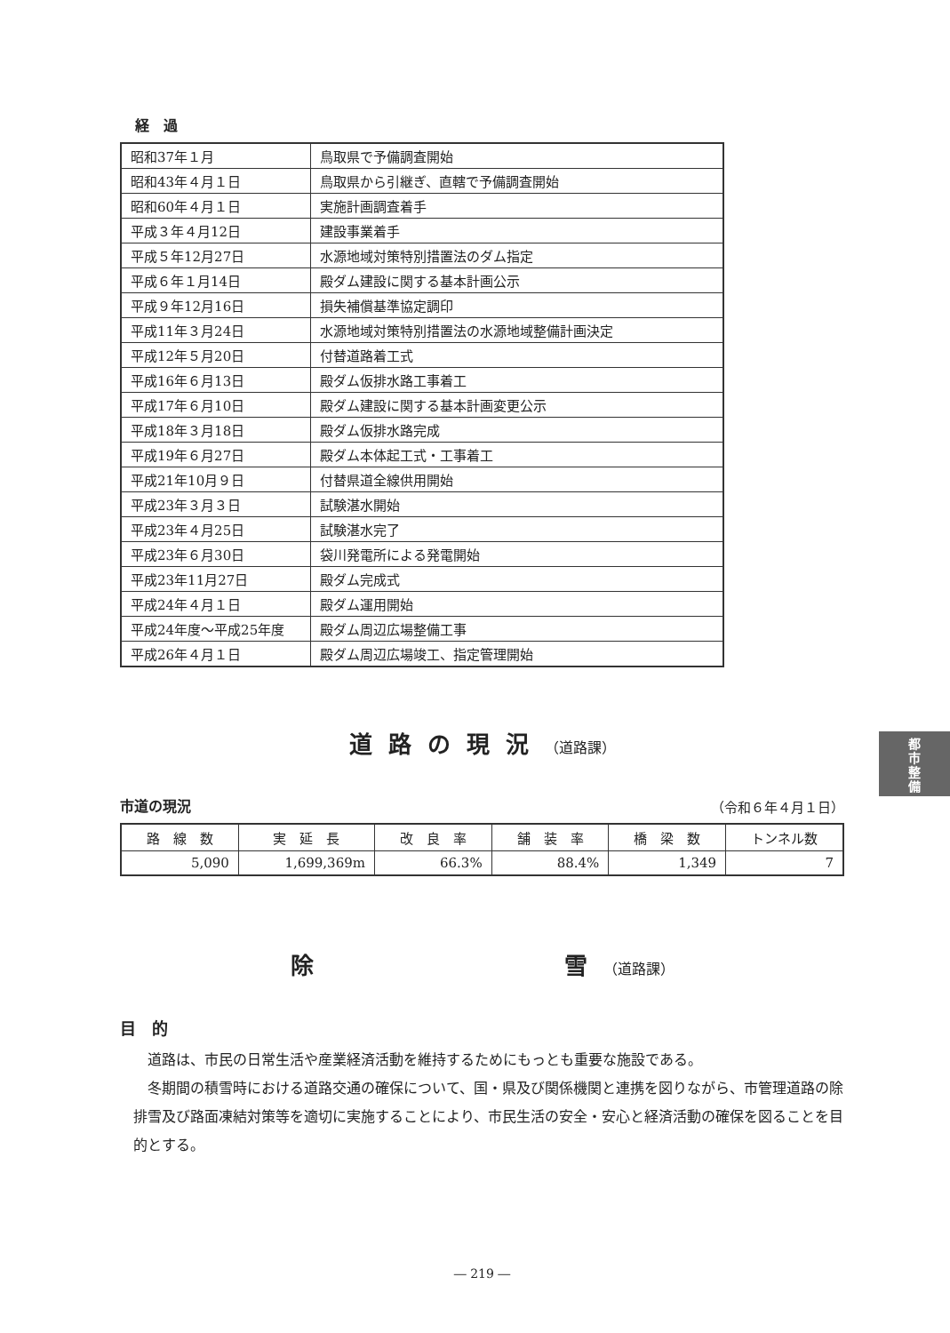都
市
整
備
経　過
| 昭和37年１月 | 鳥取県で予備調査開始 |
| 昭和43年４月１日 | 鳥取県から引継ぎ、直轄で予備調査開始 |
| 昭和60年４月１日 | 実施計画調査着手 |
| 平成３年４月12日 | 建設事業着手 |
| 平成５年12月27日 | 水源地域対策特別措置法のダム指定 |
| 平成６年１月14日 | 殿ダム建設に関する基本計画公示 |
| 平成９年12月16日 | 損失補償基準協定調印 |
| 平成11年３月24日 | 水源地域対策特別措置法の水源地域整備計画決定 |
| 平成12年５月20日 | 付替道路着工式 |
| 平成16年６月13日 | 殿ダム仮排水路工事着工 |
| 平成17年６月10日 | 殿ダム建設に関する基本計画変更公示 |
| 平成18年３月18日 | 殿ダム仮排水路完成 |
| 平成19年６月27日 | 殿ダム本体起工式・工事着工 |
| 平成21年10月９日 | 付替県道全線供用開始 |
| 平成23年３月３日 | 試験湛水開始 |
| 平成23年４月25日 | 試験湛水完了 |
| 平成23年６月30日 | 袋川発電所による発電開始 |
| 平成23年11月27日 | 殿ダム完成式 |
| 平成24年４月１日 | 殿ダム運用開始 |
| 平成24年度～平成25年度 | 殿ダム周辺広場整備工事 |
| 平成26年４月１日 | 殿ダム周辺広場竣工、指定管理開始 |
道路の現況（道路課）
市道の現況
（令和６年４月１日）
| 路 線 数 | 実 延 長 | 改 良 率 | 舗 装 率 | 橋 梁 数 | トンネル数 |
| --- | --- | --- | --- | --- | --- |
| 5,090 | 1,699,369m | 66.3% | 88.4% | 1,349 | 7 |
除　　　　　　雪（道路課）
目　的
道路は、市民の日常生活や産業経済活動を維持するためにもっとも重要な施設である。
冬期間の積雪時における道路交通の確保について、国・県及び関係機関と連携を図りながら、市管理道路の除排雪及び路面凍結対策等を適切に実施することにより、市民生活の安全・安心と経済活動の確保を図ることを目的とする。
― 219 ―